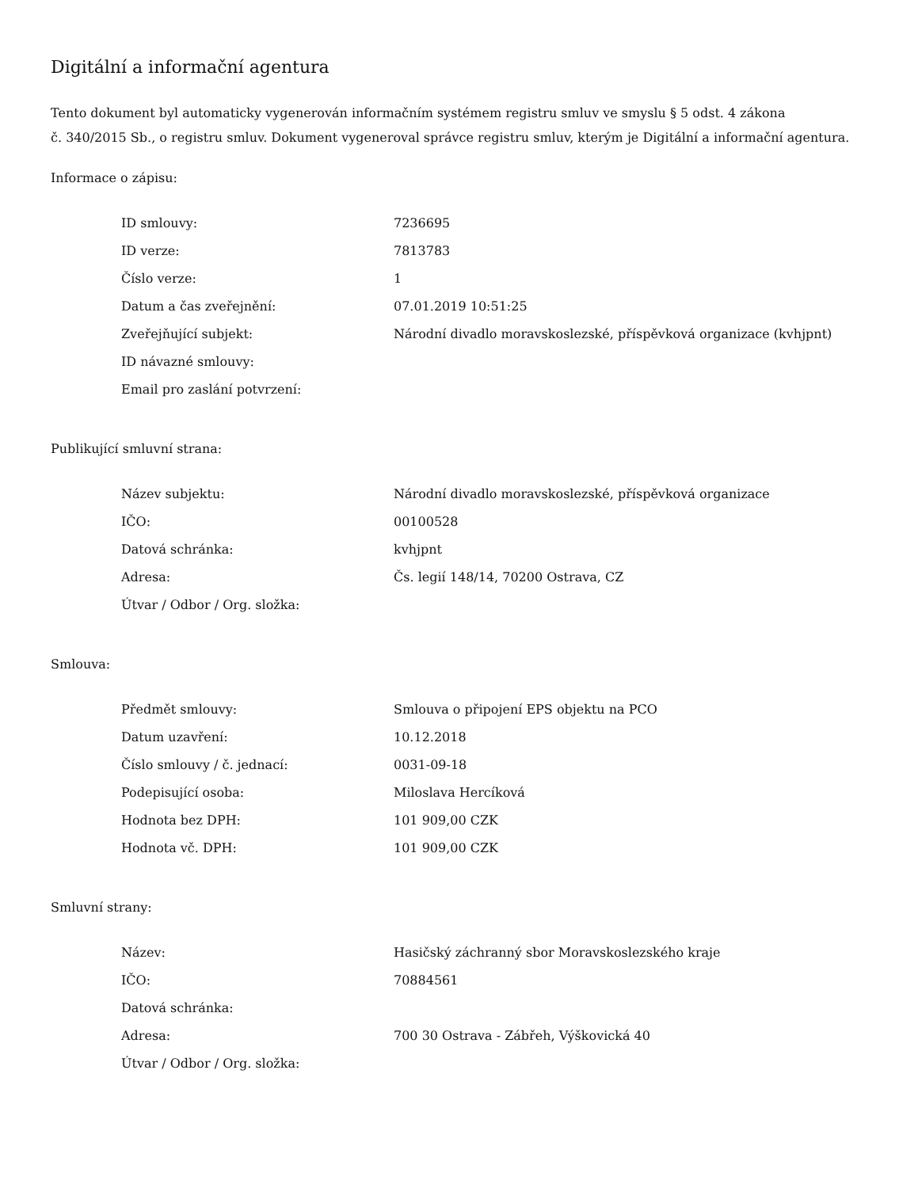Digitální a informační agentura
Tento dokument byl automaticky vygenerován informačním systémem registru smluv ve smyslu § 5 odst. 4 zákona
č. 340/2015 Sb., o registru smluv. Dokument vygeneroval správce registru smluv, kterým je Digitální a informační agentura.
Informace o zápisu:
| ID smlouvy: | 7236695 |
| ID verze: | 7813783 |
| Číslo verze: | 1 |
| Datum a čas zveřejnění: | 07.01.2019 10:51:25 |
| Zveřejňující subjekt: | Národní divadlo moravskoslezské, příspěvková organizace (kvhjpnt) |
| ID návazné smlouvy: | |
| Email pro zaslání potvrzení: | |
Publikující smluvní strana:
| Název subjektu: | Národní divadlo moravskoslezské, příspěvková organizace |
| IČO: | 00100528 |
| Datová schránka: | kvhjpnt |
| Adresa: | Čs. legií 148/14, 70200 Ostrava, CZ |
| Útvar / Odbor / Org. složka: | |
Smlouva:
| Předmět smlouvy: | Smlouva o připojení EPS objektu na PCO |
| Datum uzavření: | 10.12.2018 |
| Číslo smlouvy / č. jednací: | 0031-09-18 |
| Podepisující osoba: | Miloslava Hercíková |
| Hodnota bez DPH: | 101 909,00 CZK |
| Hodnota vč. DPH: | 101 909,00 CZK |
Smluvní strany:
| Název: | Hasičský záchranný sbor Moravskoslezského kraje |
| IČO: | 70884561 |
| Datová schránka: | |
| Adresa: | 700 30 Ostrava - Zábřeh, Výškovická 40 |
| Útvar / Odbor / Org. složka: | |